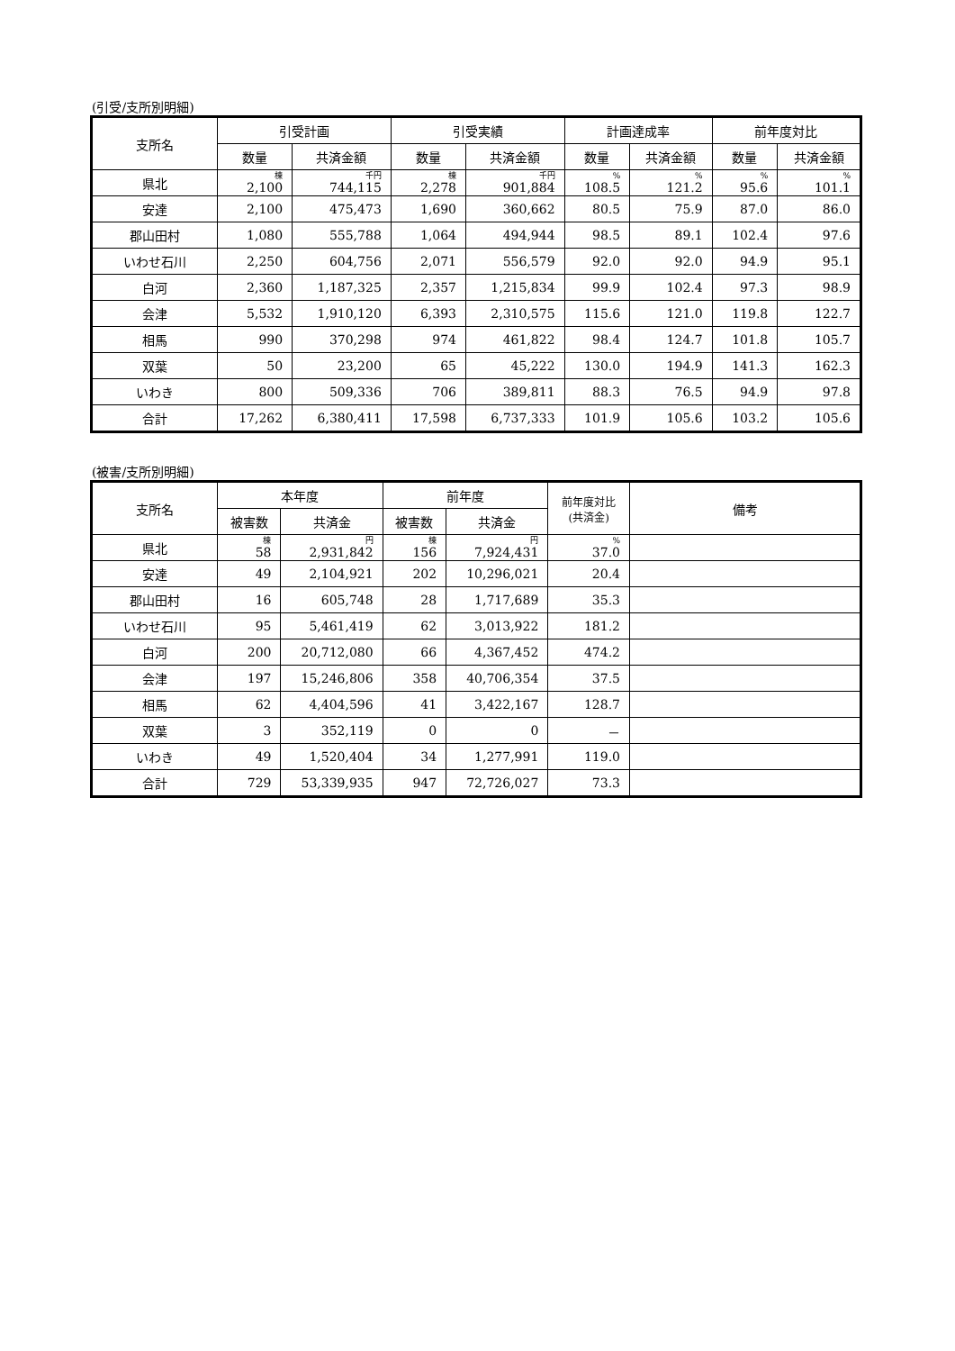(引受/支所別明細)
| 支所名 | 引受計画 | | 引受実績 | | 計画達成率 | | 前年度対比 | |
| --- | --- | --- | --- | --- | --- | --- | --- | --- |
| | 数量 | 共済金額 | 数量 | 共済金額 | 数量 | 共済金額 | 数量 | 共済金額 |
| 県北 | 棟 2,100 | 千円 744,115 | 棟 2,278 | 千円 901,884 | % 108.5 | % 121.2 | % 95.6 | % 101.1 |
| 安達 | 2,100 | 475,473 | 1,690 | 360,662 | 80.5 | 75.9 | 87.0 | 86.0 |
| 郡山田村 | 1,080 | 555,788 | 1,064 | 494,944 | 98.5 | 89.1 | 102.4 | 97.6 |
| いわせ石川 | 2,250 | 604,756 | 2,071 | 556,579 | 92.0 | 92.0 | 94.9 | 95.1 |
| 白河 | 2,360 | 1,187,325 | 2,357 | 1,215,834 | 99.9 | 102.4 | 97.3 | 98.9 |
| 会津 | 5,532 | 1,910,120 | 6,393 | 2,310,575 | 115.6 | 121.0 | 119.8 | 122.7 |
| 相馬 | 990 | 370,298 | 974 | 461,822 | 98.4 | 124.7 | 101.8 | 105.7 |
| 双葉 | 50 | 23,200 | 65 | 45,222 | 130.0 | 194.9 | 141.3 | 162.3 |
| いわき | 800 | 509,336 | 706 | 389,811 | 88.3 | 76.5 | 94.9 | 97.8 |
| 合計 | 17,262 | 6,380,411 | 17,598 | 6,737,333 | 101.9 | 105.6 | 103.2 | 105.6 |
(被害/支所別明細)
| 支所名 | 本年度 | | 前年度 | | 前年度対比 (共済金) | 備考 |
| --- | --- | --- | --- | --- | --- | --- |
| | 被害数 | 共済金 | 被害数 | 共済金 | | |
| 県北 | 棟 58 | 円 2,931,842 | 棟 156 | 円 7,924,431 | % 37.0 | |
| 安達 | 49 | 2,104,921 | 202 | 10,296,021 | 20.4 | |
| 郡山田村 | 16 | 605,748 | 28 | 1,717,689 | 35.3 | |
| いわせ石川 | 95 | 5,461,419 | 62 | 3,013,922 | 181.2 | |
| 白河 | 200 | 20,712,080 | 66 | 4,367,452 | 474.2 | |
| 会津 | 197 | 15,246,806 | 358 | 40,706,354 | 37.5 | |
| 相馬 | 62 | 4,404,596 | 41 | 3,422,167 | 128.7 | |
| 双葉 | 3 | 352,119 | 0 | 0 | － | |
| いわき | 49 | 1,520,404 | 34 | 1,277,991 | 119.0 | |
| 合計 | 729 | 53,339,935 | 947 | 72,726,027 | 73.3 | |